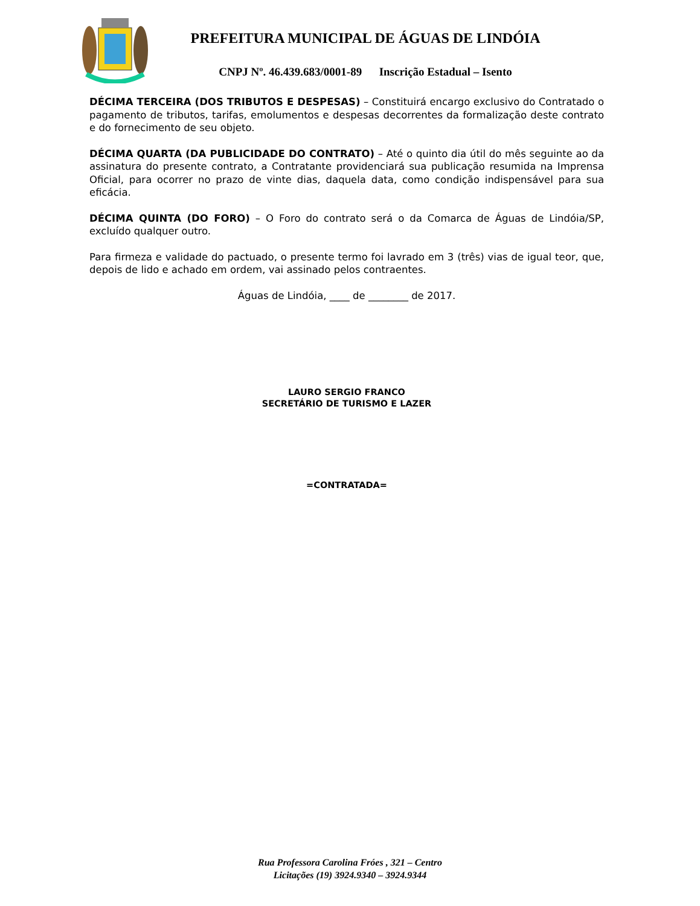PREFEITURA MUNICIPAL DE ÁGUAS DE LINDÓIA
CNPJ Nº. 46.439.683/0001-89 Inscrição Estadual – Isento
DÉCIMA TERCEIRA (DOS TRIBUTOS E DESPESAS) – Constituirá encargo exclusivo do Contratado o pagamento de tributos, tarifas, emolumentos e despesas decorrentes da formalização deste contrato e do fornecimento de seu objeto.
DÉCIMA QUARTA (DA PUBLICIDADE DO CONTRATO) – Até o quinto dia útil do mês seguinte ao da assinatura do presente contrato, a Contratante providenciará sua publicação resumida na Imprensa Oficial, para ocorrer no prazo de vinte dias, daquela data, como condição indispensável para sua eficácia.
DÉCIMA QUINTA (DO FORO) – O Foro do contrato será o da Comarca de Águas de Lindóia/SP, excluído qualquer outro.
Para firmeza e validade do pactuado, o presente termo foi lavrado em 3 (três) vias de igual teor, que, depois de lido e achado em ordem, vai assinado pelos contraentes.
Águas de Lindóia, ____ de ________ de 2017.
LAURO SERGIO FRANCO
SECRETÁRIO DE TURISMO E LAZER
=CONTRATADA=
Rua Professora Carolina Fróes , 321 – Centro
Licitações (19) 3924.9340 – 3924.9344